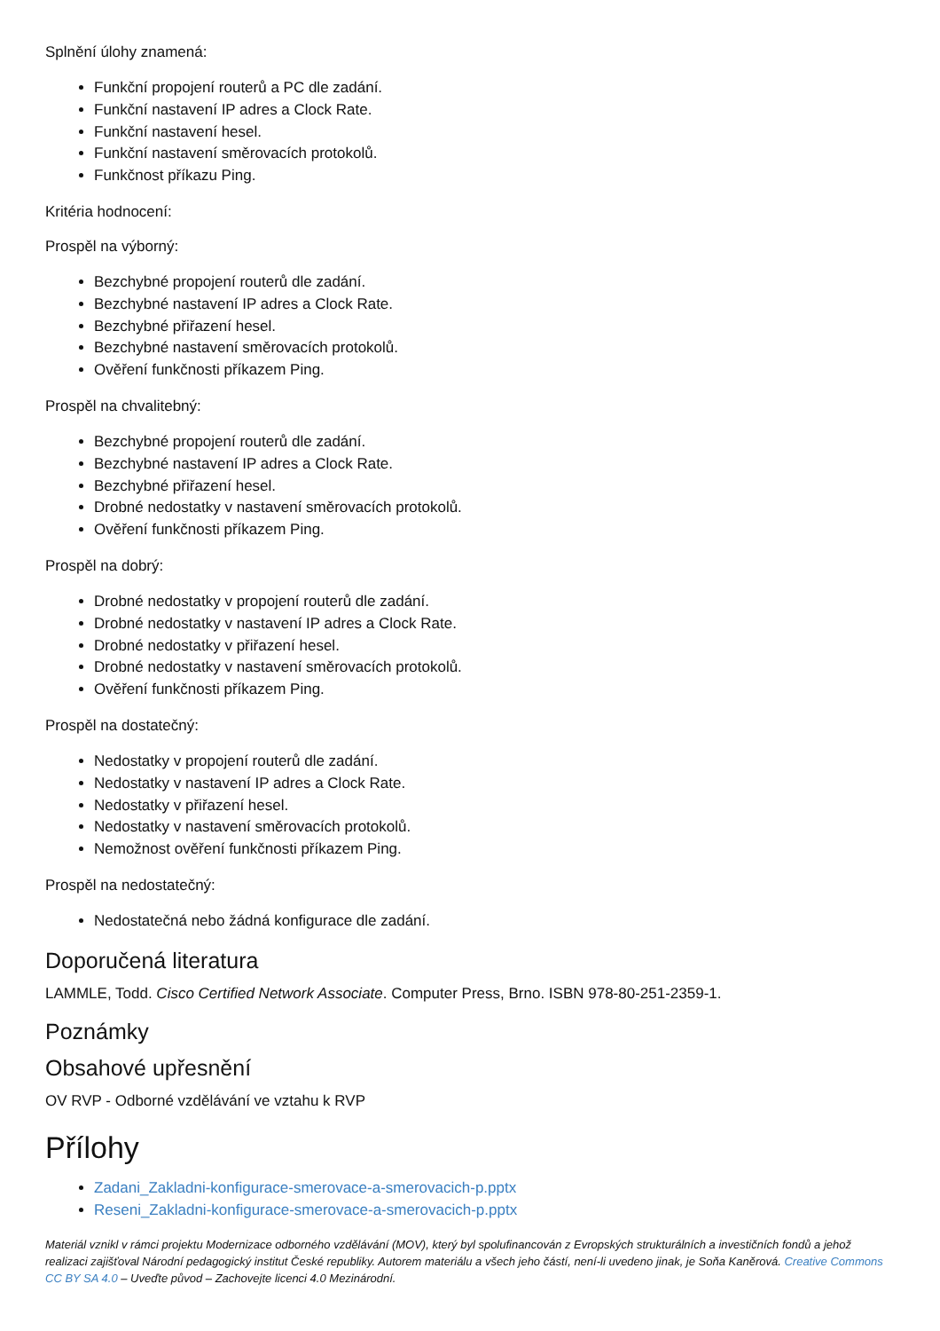Splnění úlohy znamená:
Funkční propojení routerů a PC dle zadání.
Funkční nastavení IP adres a Clock Rate.
Funkční nastavení hesel.
Funkční nastavení směrovacích protokolů.
Funkčnost příkazu Ping.
Kritéria hodnocení:
Prospěl na výborný:
Bezchybné propojení routerů dle zadání.
Bezchybné nastavení IP adres a Clock Rate.
Bezchybné přiřazení hesel.
Bezchybné nastavení směrovacích protokolů.
Ověření funkčnosti příkazem Ping.
Prospěl na chvalitebný:
Bezchybné propojení routerů dle zadání.
Bezchybné nastavení IP adres a Clock Rate.
Bezchybné přiřazení hesel.
Drobné nedostatky v nastavení směrovacích protokolů.
Ověření funkčnosti příkazem Ping.
Prospěl na dobrý:
Drobné nedostatky v propojení routerů dle zadání.
Drobné nedostatky v nastavení IP adres a Clock Rate.
Drobné nedostatky v přiřazení hesel.
Drobné nedostatky v nastavení směrovacích protokolů.
Ověření funkčnosti příkazem Ping.
Prospěl na dostatečný:
Nedostatky v propojení routerů dle zadání.
Nedostatky v nastavení IP adres a Clock Rate.
Nedostatky v přiřazení hesel.
Nedostatky v nastavení směrovacích protokolů.
Nemožnost ověření funkčnosti příkazem Ping.
Prospěl na nedostatečný:
Nedostatečná nebo žádná konfigurace dle zadání.
Doporučená literatura
LAMMLE, Todd. Cisco Certified Network Associate. Computer Press, Brno. ISBN 978-80-251-2359-1.
Poznámky
Obsahové upřesnění
OV RVP - Odborné vzdělávání ve vztahu k RVP
Přílohy
Zadani_Zakladni-konfigurace-smerovace-a-smerovacich-p.pptx
Reseni_Zakladni-konfigurace-smerovace-a-smerovacich-p.pptx
Materiál vznikl v rámci projektu Modernizace odborného vzdělávání (MOV), který byl spolufinancován z Evropských strukturálních a investičních fondů a jehož realizaci zajišťoval Národní pedagogický institut České republiky. Autorem materiálu a všech jeho částí, není-li uvedeno jinak, je Soňa Kaněrová. Creative Commons CC BY SA 4.0 – Uveďte původ – Zachovejte licenci 4.0 Mezinárodní.